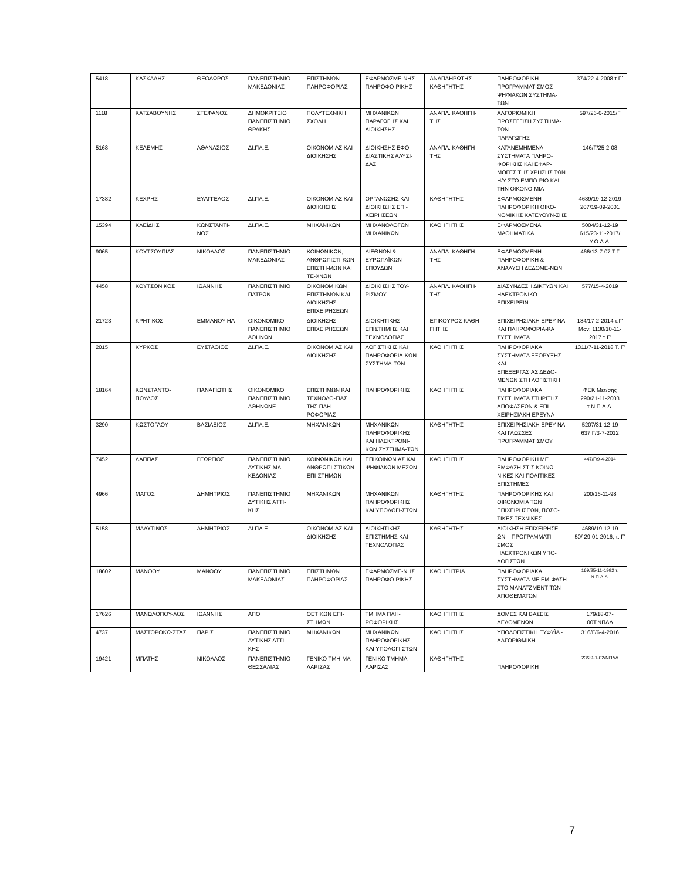| 5418 | ΚΑΣΚΑΛΗΣ | ΘΕΟΔΩΡΟΣ | ΠΑΝΕΠΙΣΤΗΜΙΟ ΜΑΚΕΔΟΝΙΑΣ | ΕΠΙΣΤΗΜΩΝ ΠΛΗΡΟΦΟΡΙΑΣ | ΕΦΑΡΜΟΣΜΕ-ΝΗΣ ΠΛΗΡΟΦΟ-ΡΙΚΗΣ | ΑΝΑΠΛΗΡΩΤΗΣ ΚΑΘΗΓΗΤΗΣ | ΠΛΗΡΟΦΟΡΙΚΗ – ΠΡΟΓΡΑΜΜΑΤΙΣΜΟΣ ΨΗΦΙΑΚΩΝ ΣΥΣΤΗΜΑ-ΤΩΝ | 374/22-4-2008 τ.Γ΄ |
| 1118 | ΚΑΤΣΑΒΟΥΝΗΣ | ΣΤΕΦΑΝΟΣ | ΔΗΜΟΚΡΙΤΕΙΟ ΠΑΝΕΠΙΣΤΗΜΙΟ ΘΡΑΚΗΣ | ΠΟΛΥΤΕΧΝΙΚΗ ΣΧΟΛΗ | ΜΗΧΑΝΙΚΩΝ ΠΑΡΑΓΩΓΗΣ ΚΑΙ ΔΙΟΙΚΗΣΗΣ | ΑΝΑΠΛ. ΚΑΘΗΓΗ-ΤΗΣ | ΑΛΓΟΡΙΘΜΙΚΗ ΠΡΟΣΕΓΓΙΣΗ ΣΥΣΤΗΜΑ-ΤΩΝ ΠΑΡΑΓΩΓΗΣ | 597/26-6-2015/Γ |
| 5168 | ΚΕΛΕΜΗΣ | ΑΘΑΝΑΣΙΟΣ | ΔΙ.ΠΑ.Ε. | ΟΙΚΟΝΟΜΙΑΣ ΚΑΙ ΔΙΟΙΚΗΣΗΣ | ΔΙΟΙΚΗΣΗΣ ΕΦΟ-ΔΙΑΣΤΙΚΗΣ ΑΛΥΣΙ-ΔΑΣ | ΑΝΑΠΛ. ΚΑΘΗΓΗ-ΤΗΣ | ΚΑΤΑΝΕΜΗΜΕΝΑ ΣΥΣΤΗΜΑΤΑ ΠΛΗΡΟ-ΦΟΡΙΚΗΣ ΚΑΙ ΕΦΑΡ-ΜΟΓΕΣ ΤΗΣ ΧΡΗΣΗΣ ΤΩΝ Η/Υ ΣΤΟ ΕΜΠΟ-ΡΙΟ ΚΑΙ ΤΗΝ ΟΙΚΟΝΟ-ΜΙΑ | 146/Γ/25-2-08 |
| 17382 | ΚΕΧΡΗΣ | ΕΥΑΓΓΕΛΟΣ | ΔΙ.ΠΑ.Ε. | ΟΙΚΟΝΟΜΙΑΣ ΚΑΙ ΔΙΟΙΚΗΣΗΣ | ΟΡΓΑΝΩΣΗΣ ΚΑΙ ΔΙΟΙΚΗΣΗΣ ΕΠΙ-ΧΕΙΡΗΣΕΩΝ | ΚΑΘΗΓΗΤΗΣ | ΕΦΑΡΜΟΣΜΕΝΗ ΠΛΗΡΟΦΟΡΙΚΗ ΟΙΚΟ-ΝΟΜΙΚΗΣ ΚΑΤΕΥΘΥΝ-ΣΗΣ | 4689/19-12-2019 207/19-09-2001 |
| 15394 | ΚΛΕΪΔΗΣ | ΚΩΝΣΤΑΝΤΙ-ΝΟΣ | ΔΙ.ΠΑ.Ε. | ΜΗΧΑΝΙΚΩΝ | ΜΗΧΑΝΟΛΟΓΩΝ ΜΗΧΑΝΙΚΩΝ | ΚΑΘΗΓΗΤΗΣ | ΕΦΑΡΜΟΣΜΕΝΑ ΜΑΘΗΜΑΤΙΚΑ | 5004/31-12-19 615/23-11-2017/Υ.Ο.Δ.Δ. |
| 9065 | ΚΟΥΤΣΟΥΠΙΑΣ | ΝΙΚΟΛΑΟΣ | ΠΑΝΕΠΙΣΤΗΜΙΟ ΜΑΚΕΔΟΝΙΑΣ | ΚΟΙΝΩΝΙΚΩΝ, ΑΝΘΡΩΠΙΣΤΙ-ΚΩΝ ΕΠΙΣΤΗ-ΜΩΝ ΚΑΙ ΤΕ-ΧΝΩΝ | ΔΙΕΘΝΩΝ & ΕΥΡΩΠΑΪΚΩΝ ΣΠΟΥΔΩΝ | ΑΝΑΠΛ. ΚΑΘΗΓΗ-ΤΗΣ | ΕΦΑΡΜΟΣΜΕΝΗ ΠΛΗΡΟΦΟΡΙΚΗ & ΑΝΑΛΥΣΗ ΔΕΔΟΜΕ-ΝΩΝ | 466/13-7-07 Τ.Γ |
| 4458 | ΚΟΥΤΣΟΝΙΚΟΣ | ΙΩΑΝΝΗΣ | ΠΑΝΕΠΙΣΤΗΜΙΟ ΠΑΤΡΩΝ | ΟΙΚΟΝΟΜΙΚΩΝ ΕΠΙΣΤΗΜΩΝ ΚΑΙ ΔΙΟΙΚΗΣΗΣ ΕΠΙΧΕΙΡΗΣΕΩΝ | ΔΙΟΙΚΗΣΗΣ ΤΟΥ-ΡΙΣΜΟΥ | ΑΝΑΠΛ. ΚΑΘΗΓΗ-ΤΗΣ | ΔΙΑΣΥΝΔΕΣΗ ΔΙΚΤΥΩΝ ΚΑΙ ΗΛΕΚΤΡΟΝΙΚΟ ΕΠΙΧΕΙΡΕΙΝ | 577/15-4-2019 |
| 21723 | ΚΡΗΤΙΚΟΣ | ΕΜΜΑΝΟΥ-ΗΛ | ΟΙΚΟΝΟΜΙΚΟ ΠΑΝΕΠΙΣΤΗΜΙΟ ΑΘΗΝΩΝ | ΔΙΟΙΚΗΣΗΣ ΕΠΙΧΕΙΡΗΣΕΩΝ | ΔΙΟΙΚΗΤΙΚΗΣ ΕΠΙΣΤΗΜΗΣ ΚΑΙ ΤΕΧΝΟΛΟΓΙΑΣ | ΕΠΙΚΟΥΡΟΣ ΚΑΘΗ-ΓΗΤΗΣ | ΕΠΙΧΕΙΡΗΣΙΑΚΗ ΕΡΕΥ-ΝΑ ΚΑΙ ΠΛΗΡΟΦΟΡΙΑ-ΚΑ ΣΥΣΤΗΜΑΤΑ | 184/17-2-2014 τ.Γ' Μον: 1130/10-11-2017 τ.Γ' |
| 2015 | ΚΥΡΚΟΣ | ΕΥΣΤΑΘΙΟΣ | ΔΙ.ΠΑ.Ε. | ΟΙΚΟΝΟΜΙΑΣ ΚΑΙ ΔΙΟΙΚΗΣΗΣ | ΛΟΓΙΣΤΙΚΗΣ ΚΑΙ ΠΛΗΡΟΦΟΡΙΑ-ΚΩΝ ΣΥΣΤΗΜΑ-ΤΩΝ | ΚΑΘΗΓΗΤΗΣ | ΠΛΗΡΟΦΟΡΙΑΚΑ ΣΥΣΤΗΜΑΤΑ ΕΞΟΡΥΞΗΣ ΚΑΙ ΕΠΕΞΕΡΓΑΣΙΑΣ ΔΕΔΟ-ΜΕΝΩΝ ΣΤΗ ΛΟΓΙΣΤΙΚΗ | 1311/7-11-2018 Τ. Γ’ |
| 18164 | ΚΩΝΣΤΑΝΤΟ-ΠΟΥΛΟΣ | ΠΑΝΑΓΙΩΤΗΣ | ΟΙΚΟΝΟΜΙΚΟ ΠΑΝΕΠΙΣΤΗΜΙΟ ΑΘΗΝΩΝΕ | ΕΠΙΣΤΗΜΩΝ ΚΑΙ ΤΕΧΝΟΛΟ-ΓΙΑΣ ΤΗΣ ΠΛΗ-ΡΟΦΟΡΙΑΣ | ΠΛΗΡΟΦΟΡΙΚΗΣ | ΚΑΘΗΓΗΤΗΣ | ΠΛΗΡΟΦΟΡΙΑΚΑ ΣΥΣΤΗΜΑΤΑ ΣΤΗΡΙΞΗΣ ΑΠΟΦΑΣΕΩΝ & ΕΠΙ-ΧΕΙΡΗΣΙΑΚΗ ΕΡΕΥΝΑ | ΦΕΚ Μετ/σης 290/21-11-2003 τ.Ν.Π.Δ.Δ. |
| 3290 | ΚΩΣΤΟΓΛΟΥ | ΒΑΣΙΛΕΙΟΣ | ΔΙ.ΠΑ.Ε. | ΜΗΧΑΝΙΚΩΝ | ΜΗΧΑΝΙΚΩΝ ΠΛΗΡΟΦΟΡΙΚΗΣ ΚΑΙ ΗΛΕΚΤΡΟΝΙ-ΚΩΝ ΣΥΣΤΗΜΑ-ΤΩΝ | ΚΑΘΗΓΗΤΗΣ | ΕΠΙΧΕΙΡΗΣΙΑΚΗ ΕΡΕΥ-ΝΑ ΚΑΙ ΓΛΩΣΣΕΣ ΠΡΟΓΡΑΜΜΑΤΙΣΜΟΥ | 5207/31-12-19 637 Γ/3-7-2012 |
| 7452 | ΛΑΠΠΑΣ | ΓΕΩΡΓΙΟΣ | ΠΑΝΕΠΙΣΤΗΜΙΟ ΔΥΤΙΚΗΣ ΜΑ-ΚΕΔΟΝΙΑΣ | ΚΟΙΝΩΝΙΚΩΝ ΚΑΙ ΑΝΘΡΩΠΙ-ΣΤΙΚΩΝ ΕΠΙ-ΣΤΗΜΩΝ | ΕΠΙΚΟΙΝΩΝΙΑΣ ΚΑΙ ΨΗΦΙΑΚΩΝ ΜΕΣΩΝ | ΚΑΘΗΓΗΤΗΣ | ΠΛΗΡΟΦΟΡΙΚΗ ΜΕ ΕΜΦΑΣΗ ΣΤΙΣ ΚΟΙΝΩ-ΝΙΚΕΣ ΚΑΙ ΠΟΛΙΤΙΚΕΣ ΕΠΙΣΤΗΜΕΣ | 447/Γ/9-4-2014 |
| 4966 | ΜΑΓΟΣ | ΔΗΜΗΤΡΙΟΣ | ΠΑΝΕΠΙΣΤΗΜΙΟ ΔΥΤΙΚΗΣ ΑΤΤΙ-ΚΗΣ | ΜΗΧΑΝΙΚΩΝ | ΜΗΧΑΝΙΚΩΝ ΠΛΗΡΟΦΟΡΙΚΗΣ ΚΑΙ ΥΠΟΛΟΓΙ-ΣΤΩΝ | ΚΑΘΗΓΗΤΗΣ | ΠΛΗΡΟΦΟΡΙΚΗΣ ΚΑΙ ΟΙΚΟΝΟΜΙΑ ΤΩΝ ΕΠΙΧΕΙΡΗΣΕΩΝ, ΠΟΣΟ-ΤΙΚΕΣ ΤΕΧΝΙΚΕΣ | 200/16-11-98 |
| 5158 | ΜΑΔΥΤΙΝΟΣ | ΔΗΜΗΤΡΙΟΣ | ΔΙ.ΠΑ.Ε. | ΟΙΚΟΝΟΜΙΑΣ ΚΑΙ ΔΙΟΙΚΗΣΗΣ | ΔΙΟΙΚΗΤΙΚΗΣ ΕΠΙΣΤΗΜΗΣ ΚΑΙ ΤΕΧΝΟΛΟΓΙΑΣ | ΚΑΘΗΓΗΤΗΣ | ΔΙΟΙΚΗΣΗ ΕΠΙΧΕΙΡΗΣΕ-ΩΝ – ΠΡΟΓΡΑΜΜΑΤΙ-ΣΜΟΣ ΗΛΕΚΤΡΟΝΙΚΩΝ ΥΠΟ-ΛΟΓΙΣΤΩΝ | 4689/19-12-19 50/ 29-01-2016, τ. Γ’ |
| 18602 | ΜΑΝΘΟΥ | ΜΑΝΘΟΥ | ΠΑΝΕΠΙΣΤΗΜΙΟ ΜΑΚΕΔΟΝΙΑΣ | ΕΠΙΣΤΗΜΩΝ ΠΛΗΡΟΦΟΡΙΑΣ | ΕΦΑΡΜΟΣΜΕ-ΝΗΣ ΠΛΗΡΟΦΟ-ΡΙΚΗΣ | ΚΑΘΗΓΗΤΡΙΑ | ΠΛΗΡΟΦΟΡΙΑΚΑ ΣΥΣΤΗΜΑΤΑ ΜΕ ΕΜ-ΦΑΣΗ ΣΤΟ ΜΑΝΑΤΖΜΕΝΤ ΤΩΝ ΑΠΟΘΕΜΑΤΩΝ | 169/25-11-1992 τ. Ν.Π.Δ.Δ. |
| 17626 | ΜΑΝΩΛΟΠΟΥ-ΛΟΣ | ΙΩΑΝΝΗΣ | ΑΠΘ | ΘΕΤΙΚΩΝ ΕΠΙ-ΣΤΗΜΩΝ | ΤΜΗΜΑ ΠΛΗ-ΡΟΦΟΡΙΚΗΣ | ΚΑΘΗΓΗΤΗΣ | ΔΟΜΕΣ ΚΑΙ ΒΑΣΕΙΣ ΔΕΔΟΜΕΝΩΝ | 179/18-07-00Τ.ΝΠΔΔ |
| 4737 | ΜΑΣΤΟΡΟΚΩ-ΣΤΑΣ | ΠΑΡΙΣ | ΠΑΝΕΠΙΣΤΗΜΙΟ ΔΥΤΙΚΗΣ ΑΤΤΙ-ΚΗΣ | ΜΗΧΑΝΙΚΩΝ | ΜΗΧΑΝΙΚΩΝ ΠΛΗΡΟΦΟΡΙΚΗΣ ΚΑΙ ΥΠΟΛΟΓΙ-ΣΤΩΝ | ΚΑΘΗΓΗΤΗΣ | ΥΠΟΛΟΓΙΣΤΙΚΗ ΕΥΦΥΪΑ - ΑΛΓΟΡΙΘΜΙΚΗ | 316/Γ/6-4-2016 |
| 19421 | ΜΠΑΤΗΣ | ΝΙΚΟΛΑΟΣ | ΠΑΝΕΠΙΣΤΗΜΙΟ ΘΕΣΣΑΛΙΑΣ | ΓΕΝΙΚΟ ΤΜΗ-ΜΑ ΛΑΡΙΣΑΣ | ΓΕΝΙΚΟ ΤΜΗΜΑ ΛΑΡΙΣΑΣ | ΚΑΘΗΓΗΤΗΣ | ΠΛΗΡΟΦΟΡΙΚΗ | 23/29-1-02/ΝΠΔΔ |
7